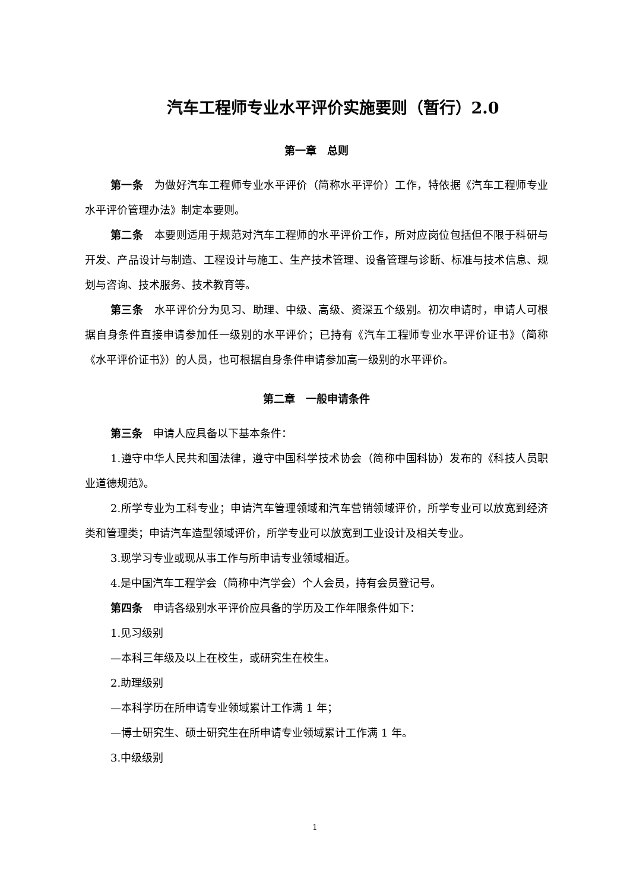汽车工程师专业水平评价实施要则（暂行）2.0
第一章　总则
第一条　为做好汽车工程师专业水平评价（简称水平评价）工作，特依据《汽车工程师专业水平评价管理办法》制定本要则。
第二条　本要则适用于规范对汽车工程师的水平评价工作，所对应岗位包括但不限于科研与开发、产品设计与制造、工程设计与施工、生产技术管理、设备管理与诊断、标准与技术信息、规划与咨询、技术服务、技术教育等。
第三条　水平评价分为见习、助理、中级、高级、资深五个级别。初次申请时，申请人可根据自身条件直接申请参加任一级别的水平评价；已持有《汽车工程师专业水平评价证书》（简称《水平评价证书》）的人员，也可根据自身条件申请参加高一级别的水平评价。
第二章　一般申请条件
第三条　申请人应具备以下基本条件：
1.遵守中华人民共和国法律，遵守中国科学技术协会（简称中国科协）发布的《科技人员职业道德规范》。
2.所学专业为工科专业；申请汽车管理领域和汽车营销领域评价，所学专业可以放宽到经济类和管理类；申请汽车造型领域评价，所学专业可以放宽到工业设计及相关专业。
3.现学习专业或现从事工作与所申请专业领域相近。
4.是中国汽车工程学会（简称中汽学会）个人会员，持有会员登记号。
第四条　申请各级别水平评价应具备的学历及工作年限条件如下：
1.见习级别
—本科三年级及以上在校生，或研究生在校生。
2.助理级别
—本科学历在所申请专业领域累计工作满 1 年；
—博士研究生、硕士研究生在所申请专业领域累计工作满 1 年。
3.中级级别
1